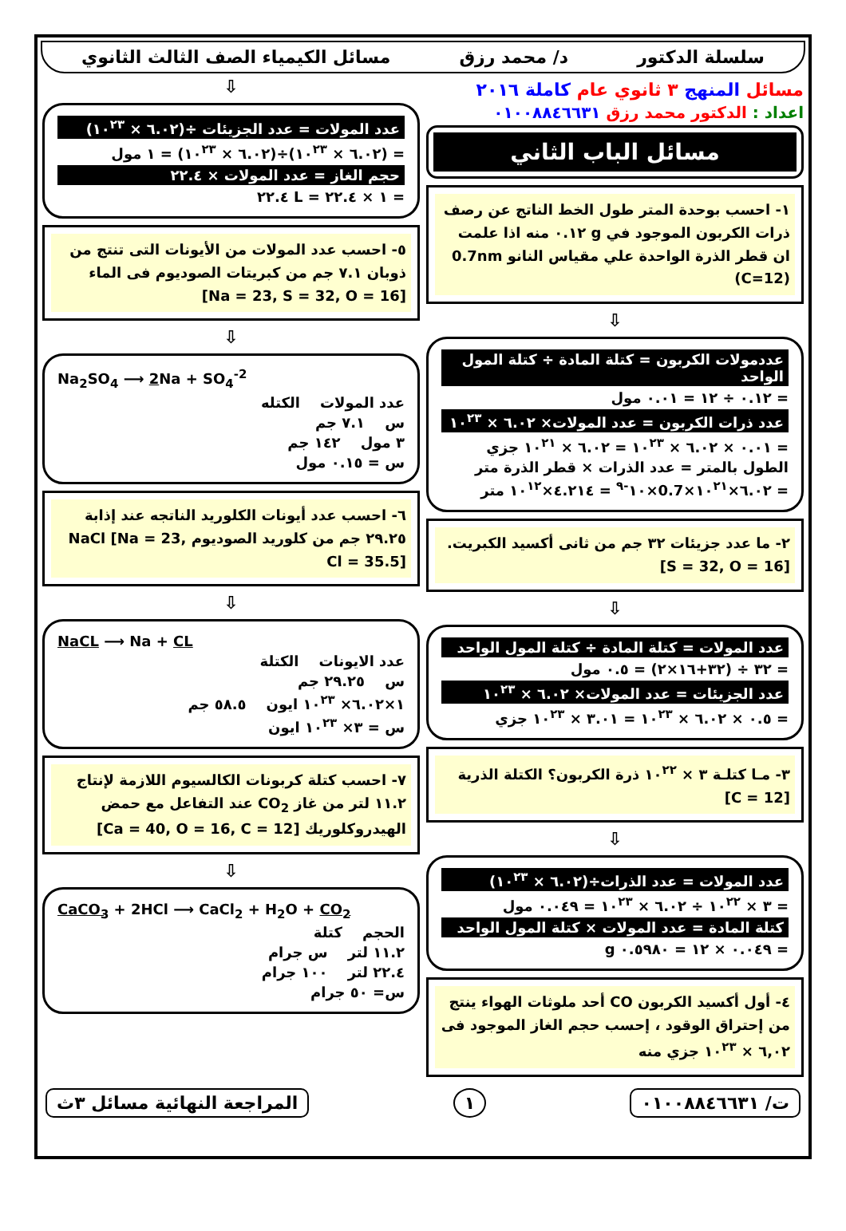سلسلة الدكتور د/ محمد رزق مسائل الكيمياء الصف الثالث الثانوي
مسائل المنهج ٣ ثانوي عام كاملة ٢٠١٦
اعداد : الدكتور محمد رزق ٠١٠٠٨٨٤٦٦٣١
مسائل الباب الثاني
١- احسب بوحدة المتر طول الخط الناتج عن رصف ذرات الكربون الموجود في g ٠.١٢ منه اذا علمت ان قطر الذرة الواحدة علي مقياس النانو 0.7nm (C=12)
⇩
عددمولات الكربون = كتلة المادة ÷ كتلة المول الواحد
= ٠.١٢ ÷ ١٢ = ٠.٠١ مول
عدد ذرات الكربون = عدد المولات× ٦.٠٢ × ١٠<sup>٢٣</sup>
= ٠.٠١ × ٦.٠٢ × ١٠<sup>٢٣</sup> = ٦.٠٢ × ١٠<sup>٢١</sup> جزي
الطول بالمتر = عدد الذرات × قطر الذرة متر
= ٦.٠٢×١٠<sup>٢١</sup>×0.7×١٠<sup>-٩</sup> = ٤.٢١٤×١٠<sup>١٢</sup> متر
٢- ما عدد جزيئات ٣٢ جم من ثانى أكسيد الكبريت. [S = 32, O = 16]
⇩
عدد المولات = كتلة المادة ÷ كتلة المول الواحد
= ٣٢ ÷ (٣٢+١٦×٢) = ٠.٥ مول
عدد الجزيئات = عدد المولات× ٦.٠٢ × ١٠<sup>٢٣</sup>
= ٠.٥ × ٦.٠٢ × ١٠<sup>٢٣</sup> = ٣.٠١ × ١٠<sup>٢٣</sup> جزي
٣- مـا كتلـة ٣ × ١٠<sup>٢٢</sup> ذرة الكربون؟ الكتلة الذرية [C = 12]
⇩
عدد المولات = عدد الذرات÷(٦.٠٢ × ١٠<sup>٢٣</sup>)
= ٣ × ١٠<sup>٢٢</sup> ÷ ٦.٠٢ × ١٠<sup>٢٣</sup> = ٠.٠٤٩ مول
كتلة المادة = عدد المولات × كتلة المول الواحد
= ٠.٠٤٩ × ١٢ = ٠.٥٩٨٠ g
٤- أول أكسيد الكربون CO أحد ملوثات الهواء ينتج من إحتراق الوقود ، إحسب حجم الغاز الموجود فى ٦,٠٢ × ١٠<sup>٢٣</sup> جزي منه
⇩
عدد المولات = عدد الجزيئات ÷(٦.٠٢ × ١٠<sup>٢٣</sup>)
= (٦.٠٢ × ١٠<sup>٢٣</sup>)÷(٦.٠٢ × ١٠<sup>٢٣</sup>) = ١ مول
حجم الغاز = عدد المولات × ٢٢.٤
= ١ × ٢٢.٤ = L ٢٢.٤
٥- احسب عدد المولات من الأيونات التى تنتج من ذوبان ٧.١ جم من كبريتات الصوديوم فى الماء [Na = 23, S = 32, O = 16]
⇩
Na<sub>2</sub>SO<sub>4</sub> ⟶ 2 Na + SO<sub>4</sub><sup>-2</sup>
عدد المولات الكتله
س ٧.١ جم
٣ مول ١٤٢ جم
س = ٠.١٥ مول
٦- احسب عدد أيونات الكلوريد الناتجه عند إذابة ٢٩.٢٥ جم من كلوريد الصوديوم NaCl [Na = 23, Cl = 35.5]
⇩
NaCL ⟶ Na + CL
عدد الايونات الكتلة
س ٢٩.٢٥ جم
١×٦.٠٢× ١٠<sup>٢٣</sup> ايون ٥٨.٥ جم
س = ٣× ١٠<sup>٢٣</sup> ايون
٧- احسب كتلة كربونات الكالسيوم اللازمة لإنتاج ١١.٢ لتر من غاز CO<sub>2</sub> عند التفاعل مع حمض الهيدروكلوريك [Ca = 40, O = 16, C = 12]
⇩
CaCO<sub>3</sub> + 2HCl ⟶ CaCl<sub>2</sub> + H<sub>2</sub>O + CO<sub>2</sub>
الحجم كتلة
١١.٢ لتر س جرام
٢٢.٤ لتر ١٠٠ جرام
س= ٥٠ جرام
ت/ ٠١٠٠٨٨٤٦٦٣١ ١ المراجعة النهائية مسائل ٣ث